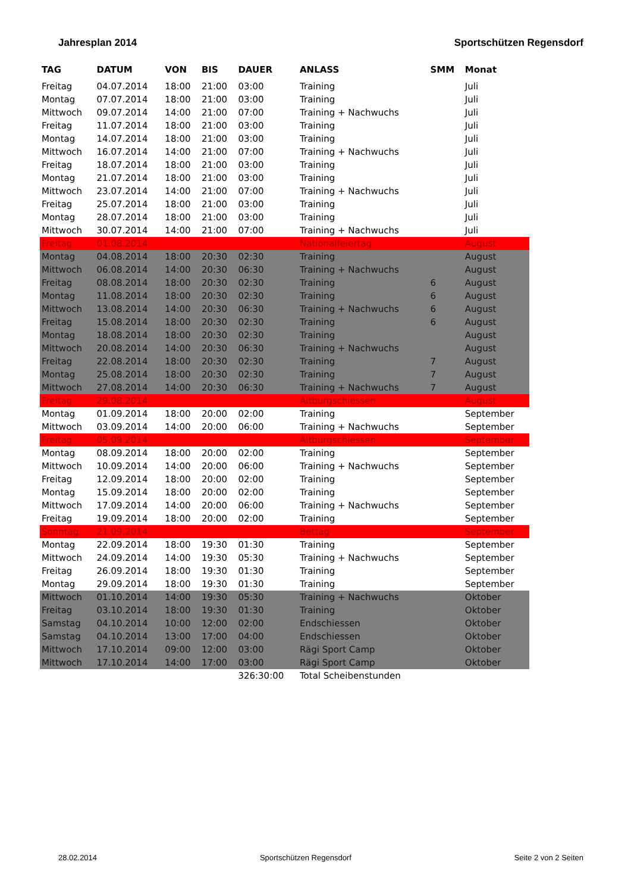Jahresplan 2014 Sportschützen Regensdorf
| TAG | DATUM | VON | BIS | DAUER | ANLASS | SMM | Monat |
| --- | --- | --- | --- | --- | --- | --- | --- |
| Freitag | 04.07.2014 | 18:00 | 21:00 | 03:00 | Training | | Juli |
| Montag | 07.07.2014 | 18:00 | 21:00 | 03:00 | Training | | Juli |
| Mittwoch | 09.07.2014 | 14:00 | 21:00 | 07:00 | Training + Nachwuchs | | Juli |
| Freitag | 11.07.2014 | 18:00 | 21:00 | 03:00 | Training | | Juli |
| Montag | 14.07.2014 | 18:00 | 21:00 | 03:00 | Training | | Juli |
| Mittwoch | 16.07.2014 | 14:00 | 21:00 | 07:00 | Training + Nachwuchs | | Juli |
| Freitag | 18.07.2014 | 18:00 | 21:00 | 03:00 | Training | | Juli |
| Montag | 21.07.2014 | 18:00 | 21:00 | 03:00 | Training | | Juli |
| Mittwoch | 23.07.2014 | 14:00 | 21:00 | 07:00 | Training + Nachwuchs | | Juli |
| Freitag | 25.07.2014 | 18:00 | 21:00 | 03:00 | Training | | Juli |
| Montag | 28.07.2014 | 18:00 | 21:00 | 03:00 | Training | | Juli |
| Mittwoch | 30.07.2014 | 14:00 | 21:00 | 07:00 | Training + Nachwuchs | | Juli |
| Freitag | 01.08.2014 | | | | Nationalfeiertag | | August |
| Montag | 04.08.2014 | 18:00 | 20:30 | 02:30 | Training | | August |
| Mittwoch | 06.08.2014 | 14:00 | 20:30 | 06:30 | Training + Nachwuchs | | August |
| Freitag | 08.08.2014 | 18:00 | 20:30 | 02:30 | Training | 6 | August |
| Montag | 11.08.2014 | 18:00 | 20:30 | 02:30 | Training | 6 | August |
| Mittwoch | 13.08.2014 | 14:00 | 20:30 | 06:30 | Training + Nachwuchs | 6 | August |
| Freitag | 15.08.2014 | 18:00 | 20:30 | 02:30 | Training | 6 | August |
| Montag | 18.08.2014 | 18:00 | 20:30 | 02:30 | Training | | August |
| Mittwoch | 20.08.2014 | 14:00 | 20:30 | 06:30 | Training + Nachwuchs | | August |
| Freitag | 22.08.2014 | 18:00 | 20:30 | 02:30 | Training | 7 | August |
| Montag | 25.08.2014 | 18:00 | 20:30 | 02:30 | Training | 7 | August |
| Mittwoch | 27.08.2014 | 14:00 | 20:30 | 06:30 | Training + Nachwuchs | 7 | August |
| Freitag | 29.08.2014 | | | | Altburgschiessen | | August |
| Montag | 01.09.2014 | 18:00 | 20:00 | 02:00 | Training | | September |
| Mittwoch | 03.09.2014 | 14:00 | 20:00 | 06:00 | Training + Nachwuchs | | September |
| Freitag | 05.09.2014 | | | | Altburgschiessen | | September |
| Montag | 08.09.2014 | 18:00 | 20:00 | 02:00 | Training | | September |
| Mittwoch | 10.09.2014 | 14:00 | 20:00 | 06:00 | Training + Nachwuchs | | September |
| Freitag | 12.09.2014 | 18:00 | 20:00 | 02:00 | Training | | September |
| Montag | 15.09.2014 | 18:00 | 20:00 | 02:00 | Training | | September |
| Mittwoch | 17.09.2014 | 14:00 | 20:00 | 06:00 | Training + Nachwuchs | | September |
| Freitag | 19.09.2014 | 18:00 | 20:00 | 02:00 | Training | | September |
| Sonntag | 21.09.2014 | | | | Bettag | | September |
| Montag | 22.09.2014 | 18:00 | 19:30 | 01:30 | Training | | September |
| Mittwoch | 24.09.2014 | 14:00 | 19:30 | 05:30 | Training + Nachwuchs | | September |
| Freitag | 26.09.2014 | 18:00 | 19:30 | 01:30 | Training | | September |
| Montag | 29.09.2014 | 18:00 | 19:30 | 01:30 | Training | | September |
| Mittwoch | 01.10.2014 | 14:00 | 19:30 | 05:30 | Training + Nachwuchs | | Oktober |
| Freitag | 03.10.2014 | 18:00 | 19:30 | 01:30 | Training | | Oktober |
| Samstag | 04.10.2014 | 10:00 | 12:00 | 02:00 | Endschiessen | | Oktober |
| Samstag | 04.10.2014 | 13:00 | 17:00 | 04:00 | Endschiessen | | Oktober |
| Mittwoch | 17.10.2014 | 09:00 | 12:00 | 03:00 | Rägi Sport Camp | | Oktober |
| Mittwoch | 17.10.2014 | 14:00 | 17:00 | 03:00 | Rägi Sport Camp | | Oktober |
| | | | | 326:30:00 | Total Scheibenstunden | | |
28.02.2014 Sportschützen Regensdorf Seite 2 von 2 Seiten